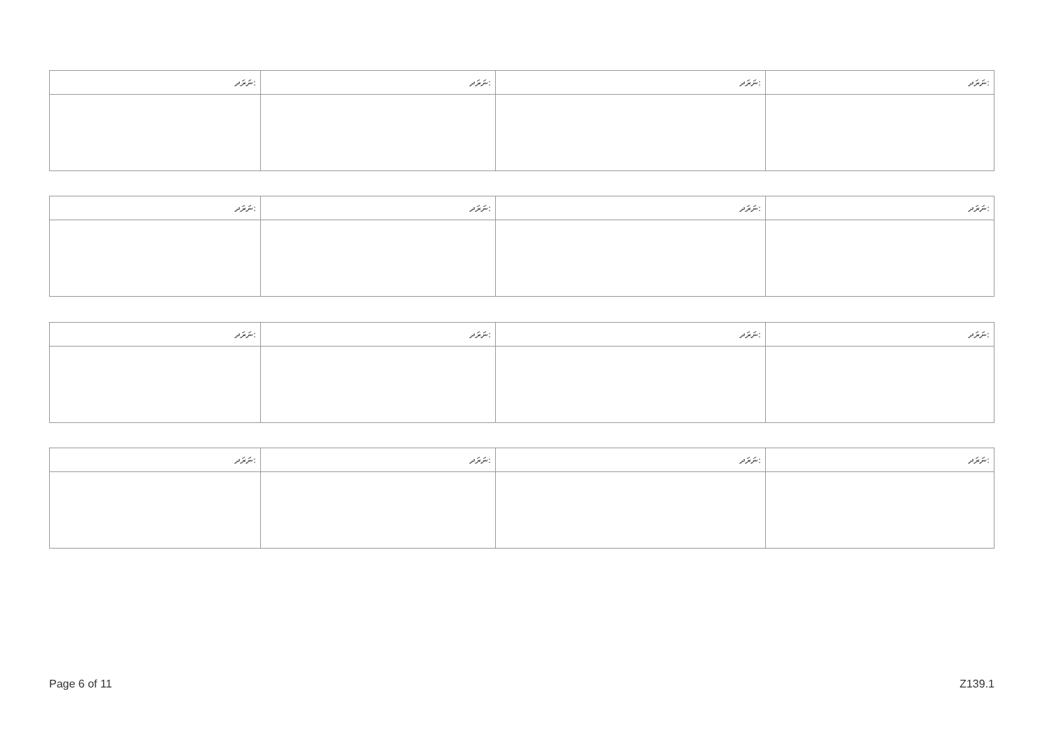| ނަރަދ: | ނަރަދ: | ނަރަދ: | ނަރަދ: |
| ނަރަދ: | ނަރަދ: | ނަރަދ: | ނަރަދ: |
| ނަރަދ: | ނަރަދ: | ނަރަދ: | ނަރަދ: |
| ނަރަދ: | ނަރަދ: | ނަރަދ: | ނަރަދ: |
Page 6 of 11 Z139.1